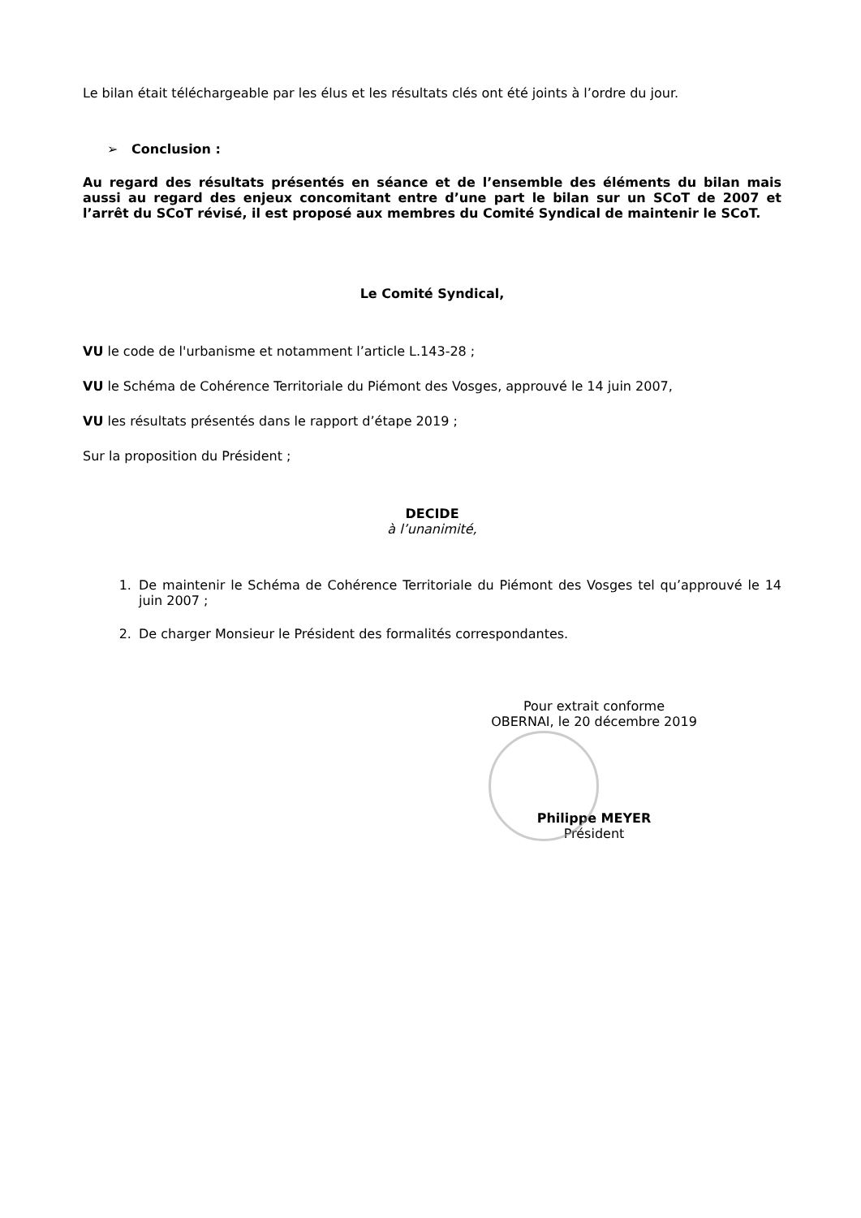Le bilan était téléchargeable par les élus et les résultats clés ont été joints à l’ordre du jour.
➢ Conclusion :
Au regard des résultats présentés en séance et de l’ensemble des éléments du bilan mais aussi au regard des enjeux concomitant entre d’une part le bilan sur un SCoT de 2007 et l’arrêt du SCoT révisé, il est proposé aux membres du Comité Syndical de maintenir le SCoT.
Le Comité Syndical,
VU le code de l'urbanisme et notamment l’article L.143-28 ;
VU le Schéma de Cohérence Territoriale du Piémont des Vosges, approuvé le 14 juin 2007,
VU les résultats présentés dans le rapport d’étape 2019 ;
Sur la proposition du Président ;
DECIDE
à l’unanimité,
1. De maintenir le Schéma de Cohérence Territoriale du Piémont des Vosges tel qu’approuvé le 14 juin 2007 ;
2. De charger Monsieur le Président des formalités correspondantes.
Pour extrait conforme
OBERNAI, le 20 décembre 2019
Philippe MEYER
Président